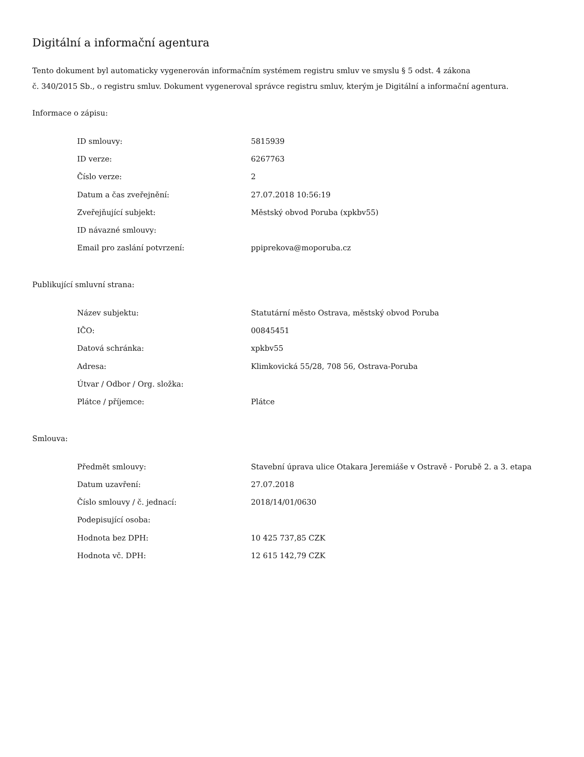Digitální a informační agentura
Tento dokument byl automaticky vygenerován informačním systémem registru smluv ve smyslu § 5 odst. 4 zákona
č. 340/2015 Sb., o registru smluv. Dokument vygeneroval správce registru smluv, kterým je Digitální a informační agentura.
Informace o zápisu:
| ID smlouvy: | 5815939 |
| ID verze: | 6267763 |
| Číslo verze: | 2 |
| Datum a čas zveřejnění: | 27.07.2018 10:56:19 |
| Zveřejňující subjekt: | Městský obvod Poruba (xpkbv55) |
| ID návazné smlouvy: | |
| Email pro zaslání potvrzení: | ppiprekova@moporuba.cz |
Publikující smluvní strana:
| Název subjektu: | Statutární město Ostrava, městský obvod Poruba |
| IČO: | 00845451 |
| Datová schránka: | xpkbv55 |
| Adresa: | Klimkovická 55/28, 708 56, Ostrava-Poruba |
| Útvar / Odbor / Org. složka: | |
| Plátce / příjemce: | Plátce |
Smlouva:
| Předmět smlouvy: | Stavební úprava ulice Otakara Jeremiáše v Ostravě - Porubě 2. a 3. etapa |
| Datum uzavření: | 27.07.2018 |
| Číslo smlouvy / č. jednací: | 2018/14/01/0630 |
| Podepisující osoba: | |
| Hodnota bez DPH: | 10 425 737,85 CZK |
| Hodnota vč. DPH: | 12 615 142,79 CZK |